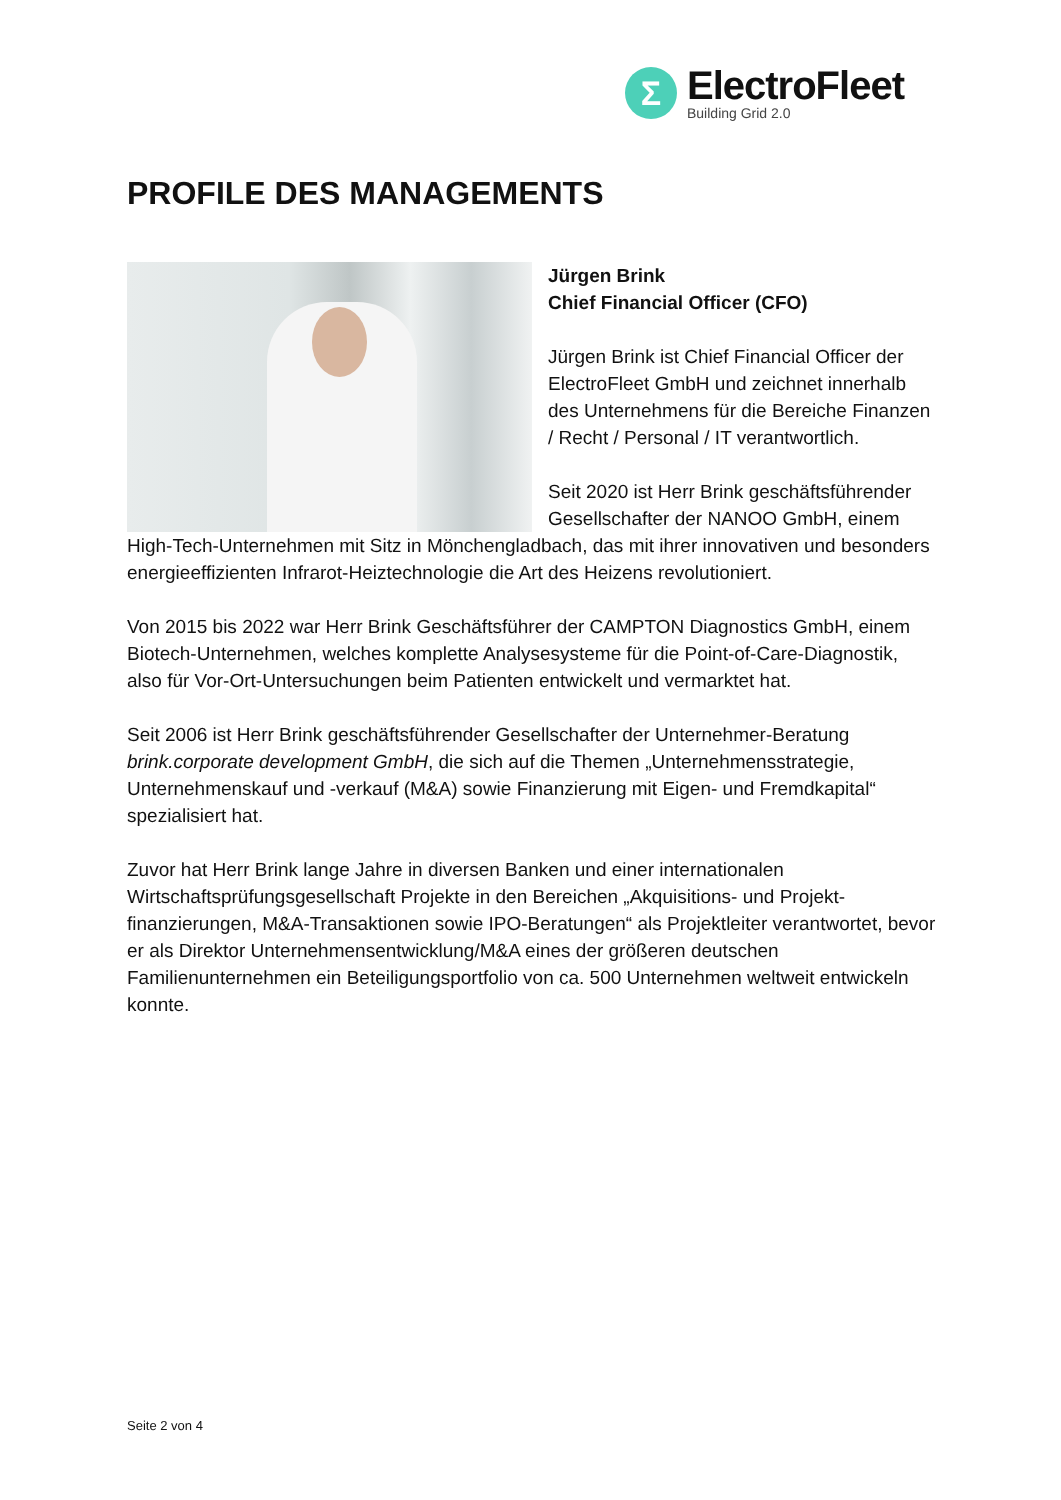Σ
ElectroFleet
Building Grid 2.0
PROFILE DES MANAGEMENTS
Jürgen Brink
Chief Financial Officer (CFO)
Jürgen Brink ist Chief Financial Officer der ElectroFleet GmbH und zeichnet innerhalb des Unternehmens für die Bereiche Finanzen / Recht / Personal / IT verantwortlich.
Seit 2020 ist Herr Brink geschäftsführender Gesellschafter der NANOO GmbH, einem High-Tech-Unternehmen mit Sitz in Mönchengladbach, das mit ihrer innovativen und besonders energieeffizienten Infrarot-Heiztechnologie die Art des Heizens revolutioniert.
Von 2015 bis 2022 war Herr Brink Geschäftsführer der CAMPTON Diagnostics GmbH, einem Biotech-Unternehmen, welches komplette Analysesysteme für die Point-of-Care-Diagnostik, also für Vor-Ort-Untersuchungen beim Patienten entwickelt und vermarktet hat.
Seit 2006 ist Herr Brink geschäftsführender Gesellschafter der Unternehmer-Beratung brink.corporate development GmbH, die sich auf die Themen „Unternehmensstrategie, Unternehmenskauf und -verkauf (M&A) sowie Finanzierung mit Eigen- und Fremdkapital“ spezialisiert hat.
Zuvor hat Herr Brink lange Jahre in diversen Banken und einer internationalen Wirtschaftsprüfungsgesellschaft Projekte in den Bereichen „Akquisitions- und Projekt-finanzierungen, M&A-Transaktionen sowie IPO-Beratungen“ als Projektleiter verantwortet, bevor er als Direktor Unternehmensentwicklung/M&A eines der größeren deutschen Familienunternehmen ein Beteiligungsportfolio von ca. 500 Unternehmen weltweit entwickeln konnte.
Seite 2 von 4